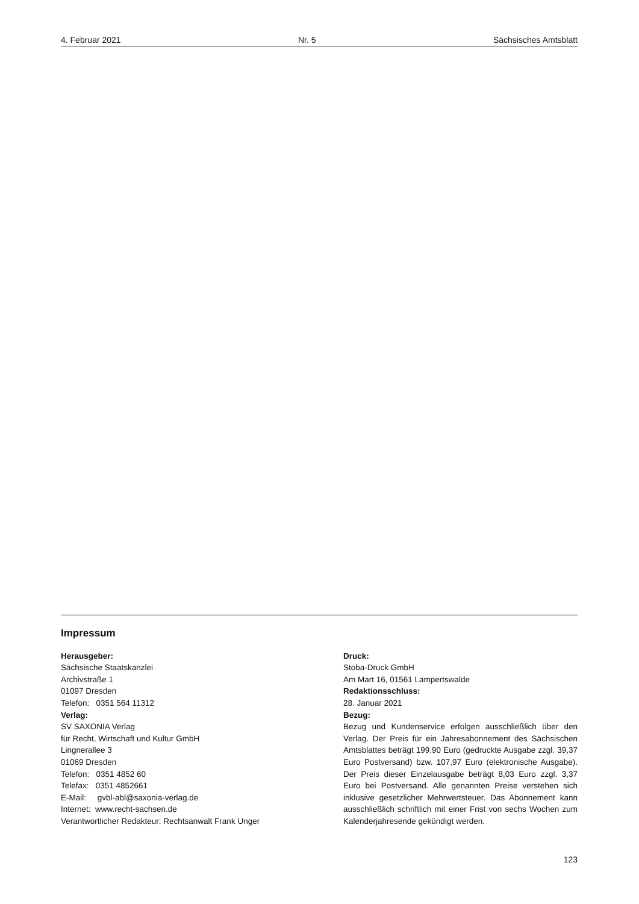4. Februar 2021 Nr. 5 Sächsisches Amtsblatt
Impressum
Herausgeber:
Sächsische Staatskanzlei
Archivstraße 1
01097 Dresden
Telefon: 0351 564 11312
Verlag:
SV SAXONIA Verlag
für Recht, Wirtschaft und Kultur GmbH
Lingnerallee 3
01069 Dresden
Telefon: 0351 4852 60
Telefax: 0351 4852661
E-Mail: gvbl-abl@saxonia-verlag.de
Internet: www.recht-sachsen.de
Verantwortlicher Redakteur: Rechtsanwalt Frank Unger
Druck:
Stoba-Druck GmbH
Am Mart 16, 01561 Lampertswalde
Redaktionsschluss:
28. Januar 2021
Bezug:
Bezug und Kundenservice erfolgen ausschließlich über den Verlag. Der Preis für ein Jahresabonnement des Sächsischen Amtsblattes beträgt 199,90 Euro (gedruckte Ausgabe zzgl. 39,37 Euro Postversand) bzw. 107,97 Euro (elektronische Ausgabe). Der Preis dieser Einzelausgabe beträgt 8,03 Euro zzgl. 3,37 Euro bei Postversand. Alle genannten Preise verstehen sich inklusive gesetzlicher Mehrwertsteuer. Das Abonnement kann ausschließlich schriftlich mit einer Frist von sechs Wochen zum Kalenderjahresende gekündigt werden.
123